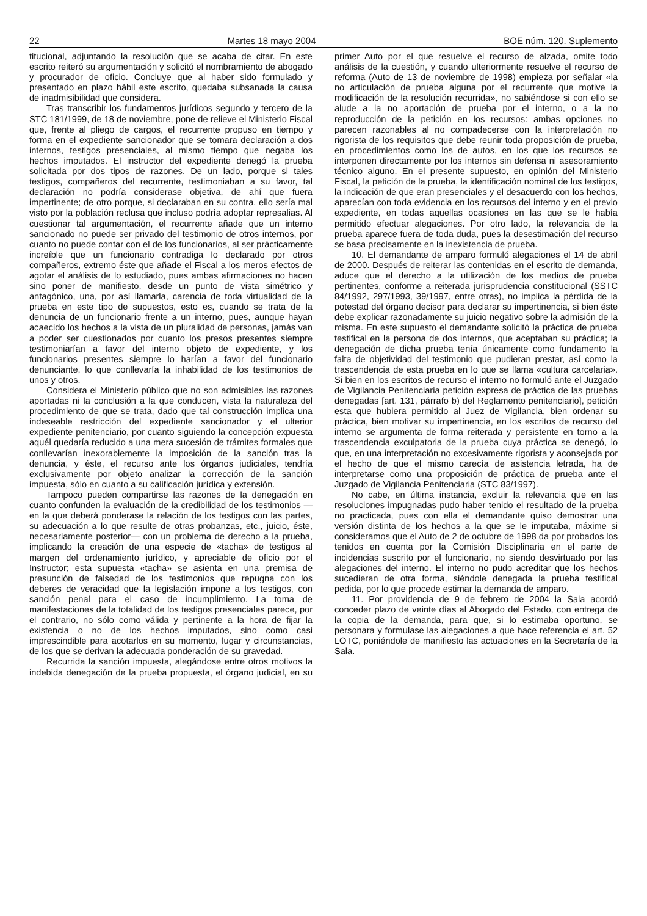22 Martes 18 mayo 2004 BOE núm. 120. Suplemento
titucional, adjuntando la resolución que se acaba de citar. En este escrito reiteró su argumentación y solicitó el nombramiento de abogado y procurador de oficio. Concluye que al haber sido formulado y presentado en plazo hábil este escrito, quedaba subsanada la causa de inadmisibilidad que considera.
Tras transcribir los fundamentos jurídicos segundo y tercero de la STC 181/1999, de 18 de noviembre, pone de relieve el Ministerio Fiscal que, frente al pliego de cargos, el recurrente propuso en tiempo y forma en el expediente sancionador que se tomara declaración a dos internos, testigos presenciales, al mismo tiempo que negaba los hechos imputados. El instructor del expediente denegó la prueba solicitada por dos tipos de razones. De un lado, porque si tales testigos, compañeros del recurrente, testimoniaban a su favor, tal declaración no podría considerase objetiva, de ahí que fuera impertinente; de otro porque, si declaraban en su contra, ello sería mal visto por la población reclusa que incluso podría adoptar represalias. Al cuestionar tal argumentación, el recurrente añade que un interno sancionado no puede ser privado del testimonio de otros internos, por cuanto no puede contar con el de los funcionarios, al ser prácticamente increíble que un funcionario contradiga lo declarado por otros compañeros, extremo éste que añade el Fiscal a los meros efectos de agotar el análisis de lo estudiado, pues ambas afirmaciones no hacen sino poner de manifiesto, desde un punto de vista simétrico y antagónico, una, por así llamarla, carencia de toda virtualidad de la prueba en este tipo de supuestos, esto es, cuando se trata de la denuncia de un funcionario frente a un interno, pues, aunque hayan acaecido los hechos a la vista de un pluralidad de personas, jamás van a poder ser cuestionados por cuanto los presos presentes siempre testimoniarían a favor del interno objeto de expediente, y los funcionarios presentes siempre lo harían a favor del funcionario denunciante, lo que conllevaría la inhabilidad de los testimonios de unos y otros.
Considera el Ministerio público que no son admisibles las razones aportadas ni la conclusión a la que conducen, vista la naturaleza del procedimiento de que se trata, dado que tal construcción implica una indeseable restricción del expediente sancionador y el ulterior expediente penitenciario, por cuanto siguiendo la concepción expuesta aquél quedaría reducido a una mera sucesión de trámites formales que conllevarían inexorablemente la imposición de la sanción tras la denuncia, y éste, el recurso ante los órganos judiciales, tendría exclusivamente por objeto analizar la corrección de la sanción impuesta, sólo en cuanto a su calificación jurídica y extensión.
Tampoco pueden compartirse las razones de la denegación en cuanto confunden la evaluación de la credibilidad de los testimonios —en la que deberá ponderase la relación de los testigos con las partes, su adecuación a lo que resulte de otras probanzas, etc., juicio, éste, necesariamente posterior— con un problema de derecho a la prueba, implicando la creación de una especie de «tacha» de testigos al margen del ordenamiento jurídico, y apreciable de oficio por el Instructor; esta supuesta «tacha» se asienta en una premisa de presunción de falsedad de los testimonios que repugna con los deberes de veracidad que la legislación impone a los testigos, con sanción penal para el caso de incumplimiento. La toma de manifestaciones de la totalidad de los testigos presenciales parece, por el contrario, no sólo como válida y pertinente a la hora de fijar la existencia o no de los hechos imputados, sino como casi imprescindible para acotarlos en su momento, lugar y circunstancias, de los que se derivan la adecuada ponderación de su gravedad.
Recurrida la sanción impuesta, alegándose entre otros motivos la indebida denegación de la prueba propuesta, el órgano judicial, en su primer Auto por el que resuelve el recurso de alzada, omite todo análisis de la cuestión, y cuando ulteriormente resuelve el recurso de reforma (Auto de 13 de noviembre de 1998) empieza por señalar «la no articulación de prueba alguna por el recurrente que motive la modificación de la resolución recurrida», no sabiéndose si con ello se alude a la no aportación de prueba por el interno, o a la no reproducción de la petición en los recursos: ambas opciones no parecen razonables al no compadecerse con la interpretación no rigorista de los requisitos que debe reunir toda proposición de prueba, en procedimientos como los de autos, en los que los recursos se interponen directamente por los internos sin defensa ni asesoramiento técnico alguno. En el presente supuesto, en opinión del Ministerio Fiscal, la petición de la prueba, la identificación nominal de los testigos, la indicación de que eran presenciales y el desacuerdo con los hechos, aparecían con toda evidencia en los recursos del interno y en el previo expediente, en todas aquellas ocasiones en las que se le había permitido efectuar alegaciones. Por otro lado, la relevancia de la prueba aparece fuera de toda duda, pues la desestimación del recurso se basa precisamente en la inexistencia de prueba.
10. El demandante de amparo formuló alegaciones el 14 de abril de 2000. Después de reiterar las contenidas en el escrito de demanda, aduce que el derecho a la utilización de los medios de prueba pertinentes, conforme a reiterada jurisprudencia constitucional (SSTC 84/1992, 297/1993, 39/1997, entre otras), no implica la pérdida de la potestad del órgano decisor para declarar su impertinencia, si bien éste debe explicar razonadamente su juicio negativo sobre la admisión de la misma. En este supuesto el demandante solicitó la práctica de prueba testifical en la persona de dos internos, que aceptaban su práctica; la denegación de dicha prueba tenía únicamente como fundamento la falta de objetividad del testimonio que pudieran prestar, así como la trascendencia de esta prueba en lo que se llama «cultura carcelaria». Si bien en los escritos de recurso el interno no formuló ante el Juzgado de Vigilancia Penitenciaria petición expresa de práctica de las pruebas denegadas [art. 131, párrafo b) del Reglamento penitenciario], petición esta que hubiera permitido al Juez de Vigilancia, bien ordenar su práctica, bien motivar su impertinencia, en los escritos de recurso del interno se argumenta de forma reiterada y persistente en torno a la trascendencia exculpatoria de la prueba cuya práctica se denegó, lo que, en una interpretación no excesivamente rigorista y aconsejada por el hecho de que el mismo carecía de asistencia letrada, ha de interpretarse como una proposición de práctica de prueba ante el Juzgado de Vigilancia Penitenciaria (STC 83/1997).
No cabe, en última instancia, excluir la relevancia que en las resoluciones impugnadas pudo haber tenido el resultado de la prueba no practicada, pues con ella el demandante quiso demostrar una versión distinta de los hechos a la que se le imputaba, máxime si consideramos que el Auto de 2 de octubre de 1998 da por probados los tenidos en cuenta por la Comisión Disciplinaria en el parte de incidencias suscrito por el funcionario, no siendo desvirtuado por las alegaciones del interno. El interno no pudo acreditar que los hechos sucedieran de otra forma, siéndole denegada la prueba testifical pedida, por lo que procede estimar la demanda de amparo.
11. Por providencia de 9 de febrero de 2004 la Sala acordó conceder plazo de veinte días al Abogado del Estado, con entrega de la copia de la demanda, para que, si lo estimaba oportuno, se personara y formulase las alegaciones a que hace referencia el art. 52 LOTC, poniéndole de manifiesto las actuaciones en la Secretaría de la Sala.